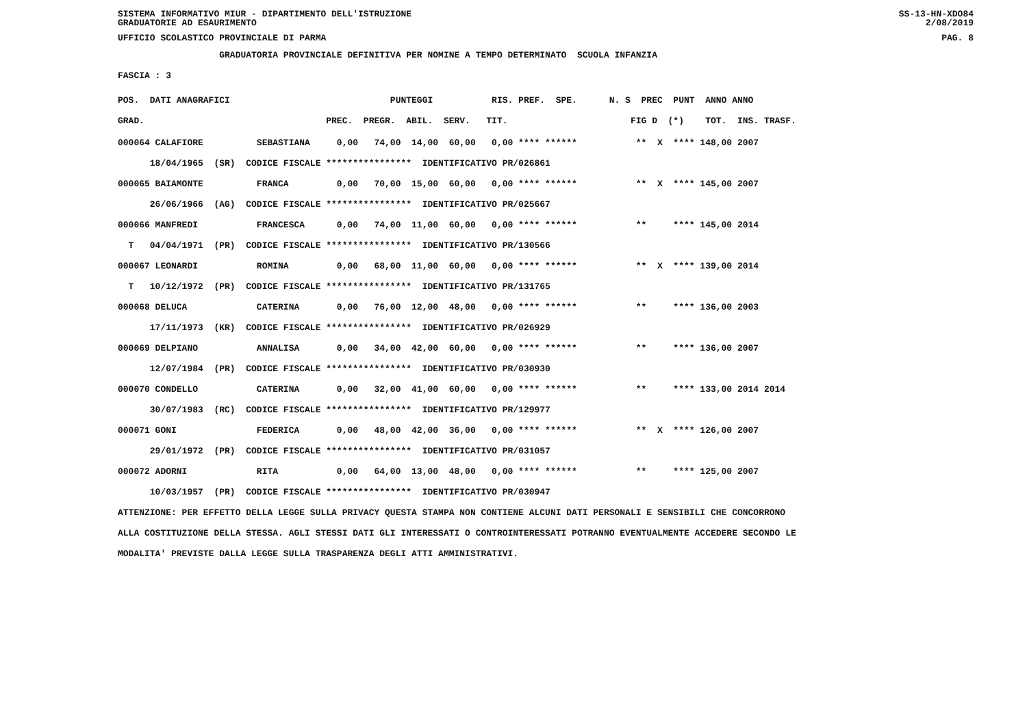SISTEMA INFORMATIVO MIUR - DIPARTIMENTO DELL'ISTRUZIONE SS-13-HN-XDO84
GRADUATORIE AD ESAURIMENTO 2/08/2019
UFFICIO SCOLASTICO PROVINCIALE DI PARMA PAG. 8
GRADUATORIA PROVINCIALE DEFINITIVA PER NOMINE A TEMPO DETERMINATO SCUOLA INFANZIA
FASCIA : 3
POS. DATI ANAGRAFICI PUNTEGGI RIS. PREF. SPE. N. S PREC PUNT ANNO ANNO GRAD. PREC. PREGR. ABIL. SERV. TIT. FIG D (*) TOT. INS. TRASF.
000064 CALAFIORE SEBASTIANA 0,00 74,00 14,00 60,00 0,00 **** ****** ** X **** 148,00 2007 18/04/1965 (SR) CODICE FISCALE **************** IDENTIFICATIVO PR/026861 000065 BAIAMONTE FRANCA 0,00 70,00 15,00 60,00 0,00 **** ****** ** X **** 145,00 2007 26/06/1966 (AG) CODICE FISCALE **************** IDENTIFICATIVO PR/025667 000066 MANFREDI FRANCESCA 0,00 74,00 11,00 60,00 0,00 **** ****** ** **** 145,00 2014 T 04/04/1971 (PR) CODICE FISCALE **************** IDENTIFICATIVO PR/130566 000067 LEONARDI ROMINA 0,00 68,00 11,00 60,00 0,00 **** ****** ** X **** 139,00 2014 T 10/12/1972 (PR) CODICE FISCALE **************** IDENTIFICATIVO PR/131765 000068 DELUCA CATERINA 0,00 76,00 12,00 48,00 0,00 **** ****** ** **** 136,00 2003 17/11/1973 (KR) CODICE FISCALE **************** IDENTIFICATIVO PR/026929 000069 DELPIANO ANNALISA 0,00 34,00 42,00 60,00 0,00 **** ****** ** **** 136,00 2007 12/07/1984 (PR) CODICE FISCALE **************** IDENTIFICATIVO PR/030930 000070 CONDELLO CATERINA 0,00 32,00 41,00 60,00 0,00 **** ****** ** **** 133,00 2014 2014 30/07/1983 (RC) CODICE FISCALE **************** IDENTIFICATIVO PR/129977 000071 GONI FEDERICA 0,00 48,00 42,00 36,00 0,00 **** ****** ** X **** 126,00 2007 29/01/1972 (PR) CODICE FISCALE **************** IDENTIFICATIVO PR/031057 000072 ADORNI RITA 0,00 64,00 13,00 48,00 0,00 **** ****** ** **** 125,00 2007 10/03/1957 (PR) CODICE FISCALE **************** IDENTIFICATIVO PR/030947 ATTENZIONE: PER EFFETTO DELLA LEGGE SULLA PRIVACY QUESTA STAMPA NON CONTIENE ALCUNI DATI PERSONALI E SENSIBILI CHE CONCORRONO ALLA COSTITUZIONE DELLA STESSA. AGLI STESSI DATI GLI INTERESSATI O CONTROINTERESSATI POTRANNO EVENTUALMENTE ACCEDERE SECONDO LE MODALITA' PREVISTE DALLA LEGGE SULLA TRASPARENZA DEGLI ATTI AMMINISTRATIVI.